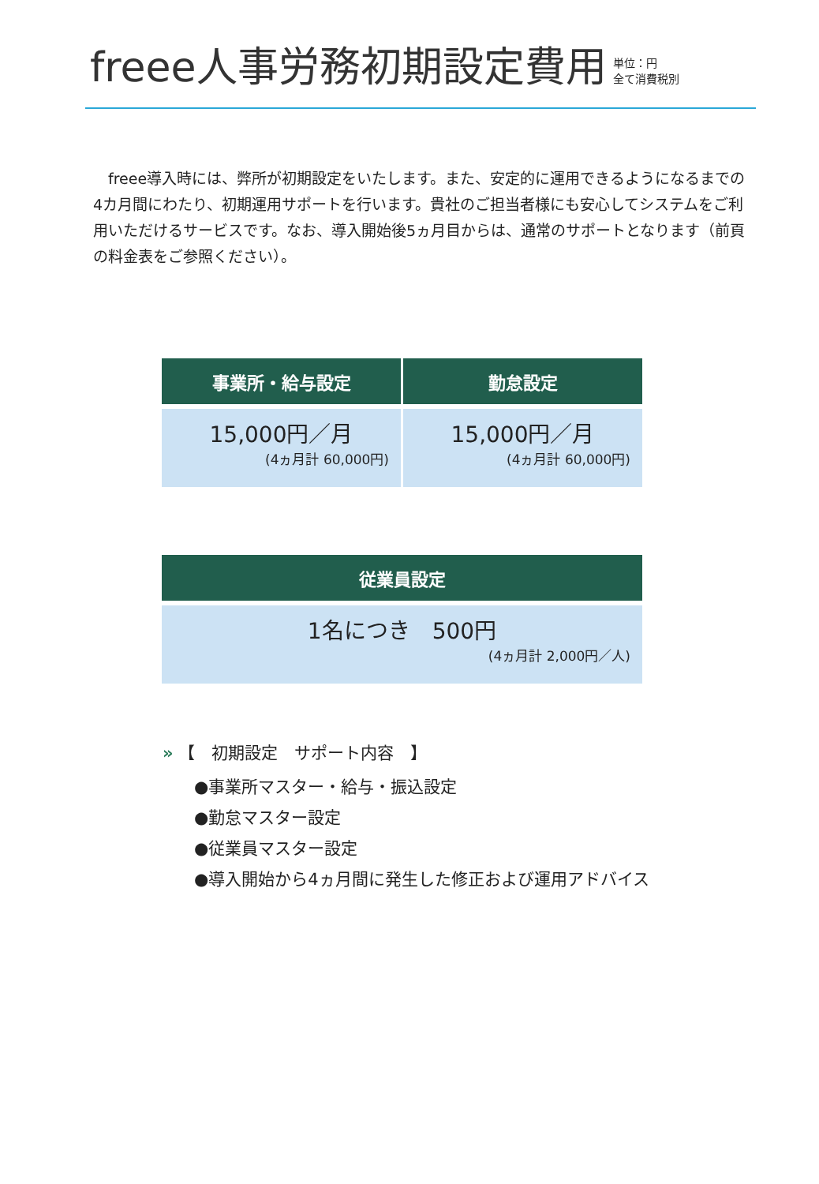freee人事労務初期設定費用
単位：円
全て消費税別
　freee導入時には、弊所が初期設定をいたします。また、安定的に運用できるようになるまでの4カ月間にわたり、初期運用サポートを行います。貴社のご担当者様にも安心してシステムをご利用いただけるサービスです。なお、導入開始後5ヵ月目からは、通常のサポートとなります（前頁の料金表をご参照ください）。
| 事業所・給与設定 | 勤怠設定 |
| --- | --- |
| 15,000円／月 (4ヵ月計 60,000円) | 15,000円／月 (4ヵ月計 60,000円) |
| 従業員設定 |
| --- |
| 1名につき 500円 (4ヵ月計 2,000円／人) |
» 【　初期設定　サポート内容　】
●事業所マスター・給与・振込設定
●勤怠マスター設定
●従業員マスター設定
●導入開始から4ヵ月間に発生した修正および運用アドバイス